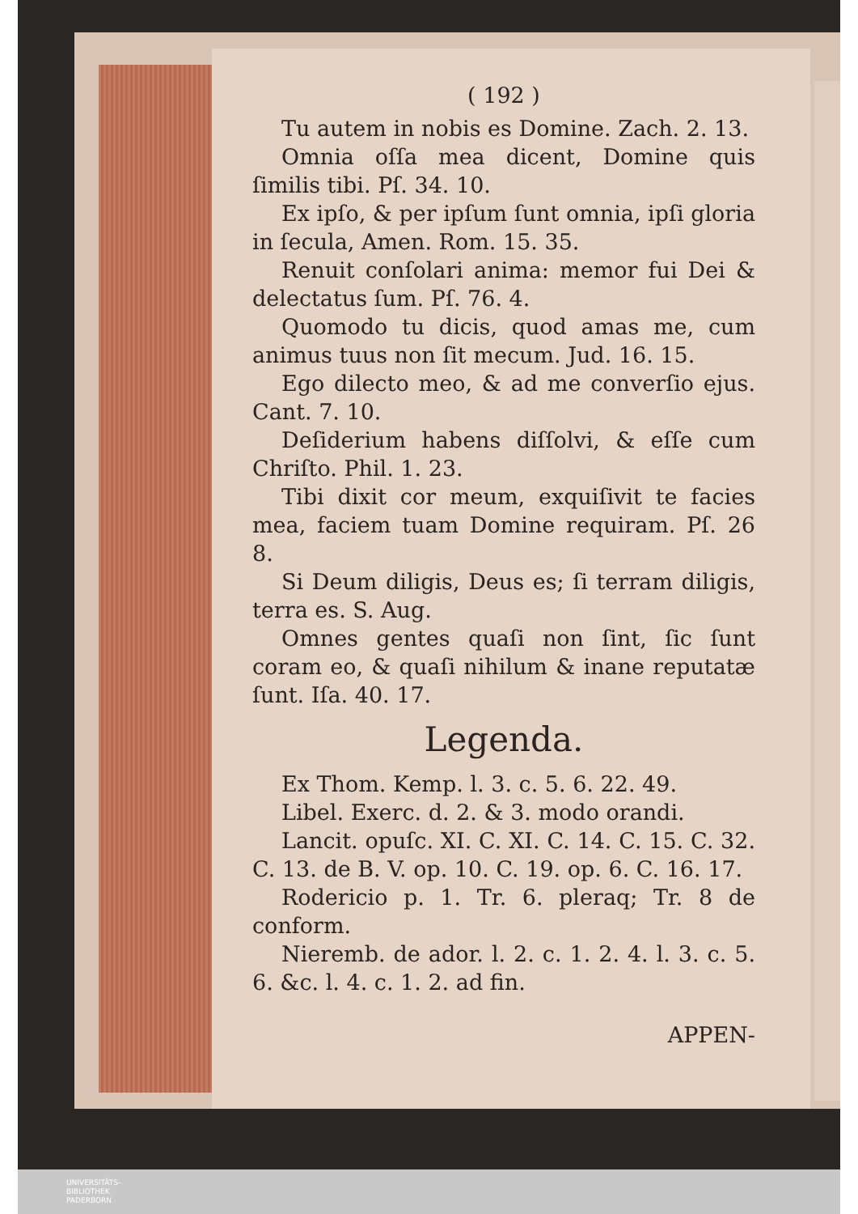( 192 )
Tu autem in nobis es Domine. Zach. 2. 13.
Omnia oſſa mea dicent, Domine quis ſimilis tibi. Pſ. 34. 10.
Ex ipſo, & per ipſum ſunt omnia, ipſi gloria in ſecula, Amen. Rom. 15. 35.
Renuit conſolari anima: memor fui Dei & delectatus ſum. Pſ. 76. 4.
Quomodo tu dicis, quod amas me, cum animus tuus non ſit mecum. Jud. 16. 15.
Ego dilecto meo, & ad me converſio ejus. Cant. 7. 10.
Deſiderium habens diſſolvi, & eſſe cum Chriſto. Phil. 1. 23.
Tibi dixit cor meum, exquiſivit te facies mea, faciem tuam Domine requiram. Pſ. 26 8.
Si Deum diligis, Deus es; ſi terram diligis, terra es. S. Aug.
Omnes gentes quaſi non ſint, ſic ſunt coram eo, & quaſi nihilum & inane reputatæ ſunt. Iſa. 40. 17.
Legenda.
Ex Thom. Kemp. l. 3. c. 5. 6. 22. 49.
Libel. Exerc. d. 2. & 3. modo orandi.
Lancit. opuſc. XI. C. XI. C. 14. C. 15. C. 32. C. 13. de B. V. op. 10. C. 19. op. 6. C. 16. 17.
Rodericio p. 1. Tr. 6. pleraq; Tr. 8 de conform.
Nieremb. de ador. l. 2. c. 1. 2. 4. l. 3. c. 5. 6. &c. l. 4. c. 1. 2. ad fin.
APPEN-
UNIVERSITÄTS-
BIBLIOTHEK
PADERBORN